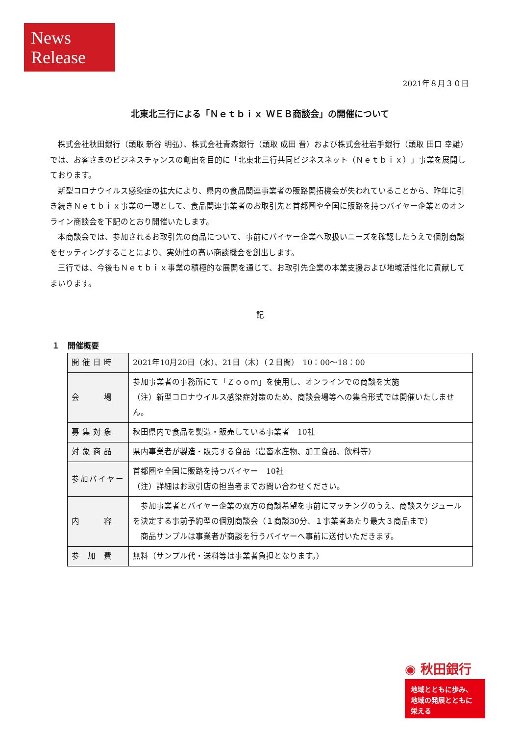News
Release
2021年８月３０日
北東北三行による「Ｎｅｔｂｉｘ ＷＥＢ商談会」の開催について
株式会社秋田銀行（頭取 新谷 明弘）、株式会社青森銀行（頭取 成田 晋）および株式会社岩手銀行（頭取 田口 幸雄）では、お客さまのビジネスチャンスの創出を目的に「北東北三行共同ビジネスネット（Ｎｅｔｂｉｘ）」事業を展開しております。
新型コロナウイルス感染症の拡大により、県内の食品関連事業者の販路開拓機会が失われていることから、昨年に引き続きＮｅｔｂｉｘ事業の一環として、食品関連事業者のお取引先と首都圏や全国に販路を持つバイヤー企業とのオンライン商談会を下記のとおり開催いたします。
本商談会では、参加されるお取引先の商品について、事前にバイヤー企業へ取扱いニーズを確認したうえで個別商談をセッティングすることにより、実効性の高い商談機会を創出します。
三行では、今後もＮｅｔｂｉｘ事業の積極的な展開を通じて、お取引先企業の本業支援および地域活性化に貢献してまいります。
記
１　開催概要
| 開催日時 | 2021年10月20日（水）、21日（木）（２日間） 10：00～18：00 |
| 会 場 | 参加事業者の事務所にて「Ｚｏｏｍ」を使用し、オンラインでの商談を実施 （注）新型コロナウイルス感染症対策のため、商談会場等への集合形式では開催いたしません。 |
| 募集対象 | 秋田県内で食品を製造・販売している事業者 10社 |
| 対象商品 | 県内事業者が製造・販売する食品（農畜水産物、加工食品、飲料等） |
| 参加バイヤー | 首都圏や全国に販路を持つバイヤー 10社 （注）詳細はお取引店の担当者までお問い合わせください。 |
| 内 容 | 参加事業者とバイヤー企業の双方の商談希望を事前にマッチングのうえ、商談スケジュールを決定する事前予約型の個別商談会（１商談30分、１事業者あたり最大３商品まで） 商品サンプルは事業者が商談を行うバイヤーへ事前に送付いただきます。 |
| 参 加 費 | 無料（サンプル代・送料等は事業者負担となります。） |
◉ 秋田銀行
地域とともに歩み、
地域の発展とともに
栄える